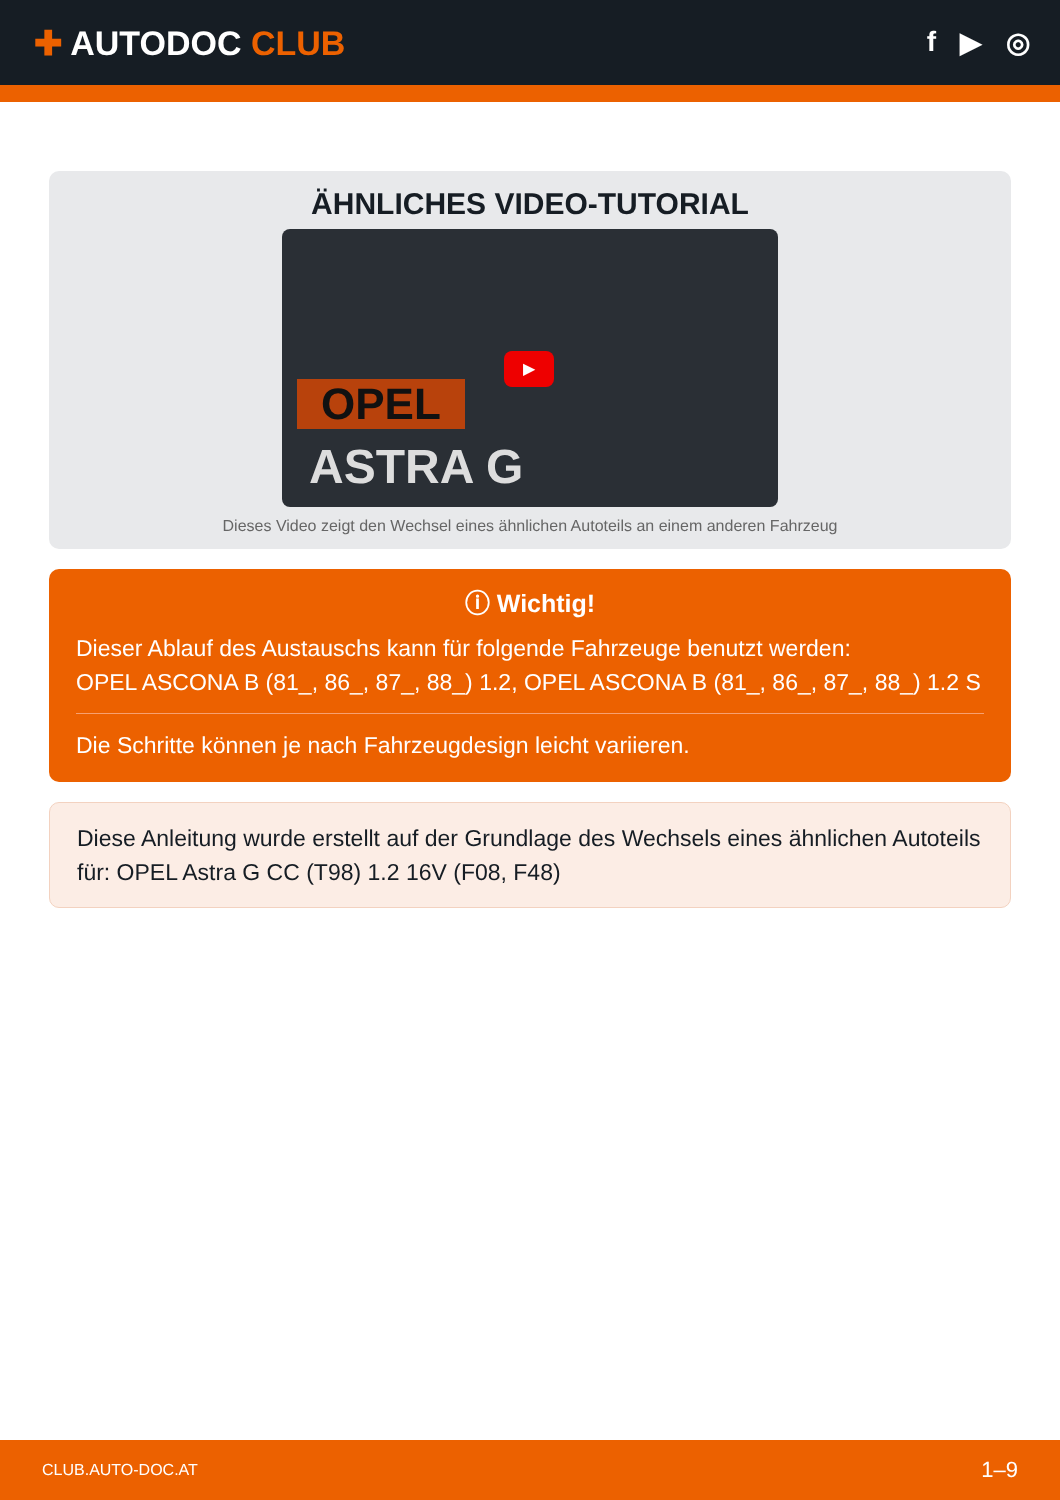✚ AUTODOC CLUB
f ▶ ◎
ÄHNLICHES VIDEO-TUTORIAL
▶
OPEL
ASTRA G
Dieses Video zeigt den Wechsel eines ähnlichen Autoteils an einem anderen Fahrzeug
ⓘ Wichtig!
Dieser Ablauf des Austauschs kann für folgende Fahrzeuge benutzt werden:
OPEL ASCONA B (81_, 86_, 87_, 88_) 1.2, OPEL ASCONA B (81_, 86_, 87_, 88_) 1.2 S
Die Schritte können je nach Fahrzeugdesign leicht variieren.
Diese Anleitung wurde erstellt auf der Grundlage des Wechsels eines ähnlichen Autoteils für: OPEL Astra G CC (T98) 1.2 16V (F08, F48)
CLUB.AUTO-DOC.AT 1–9